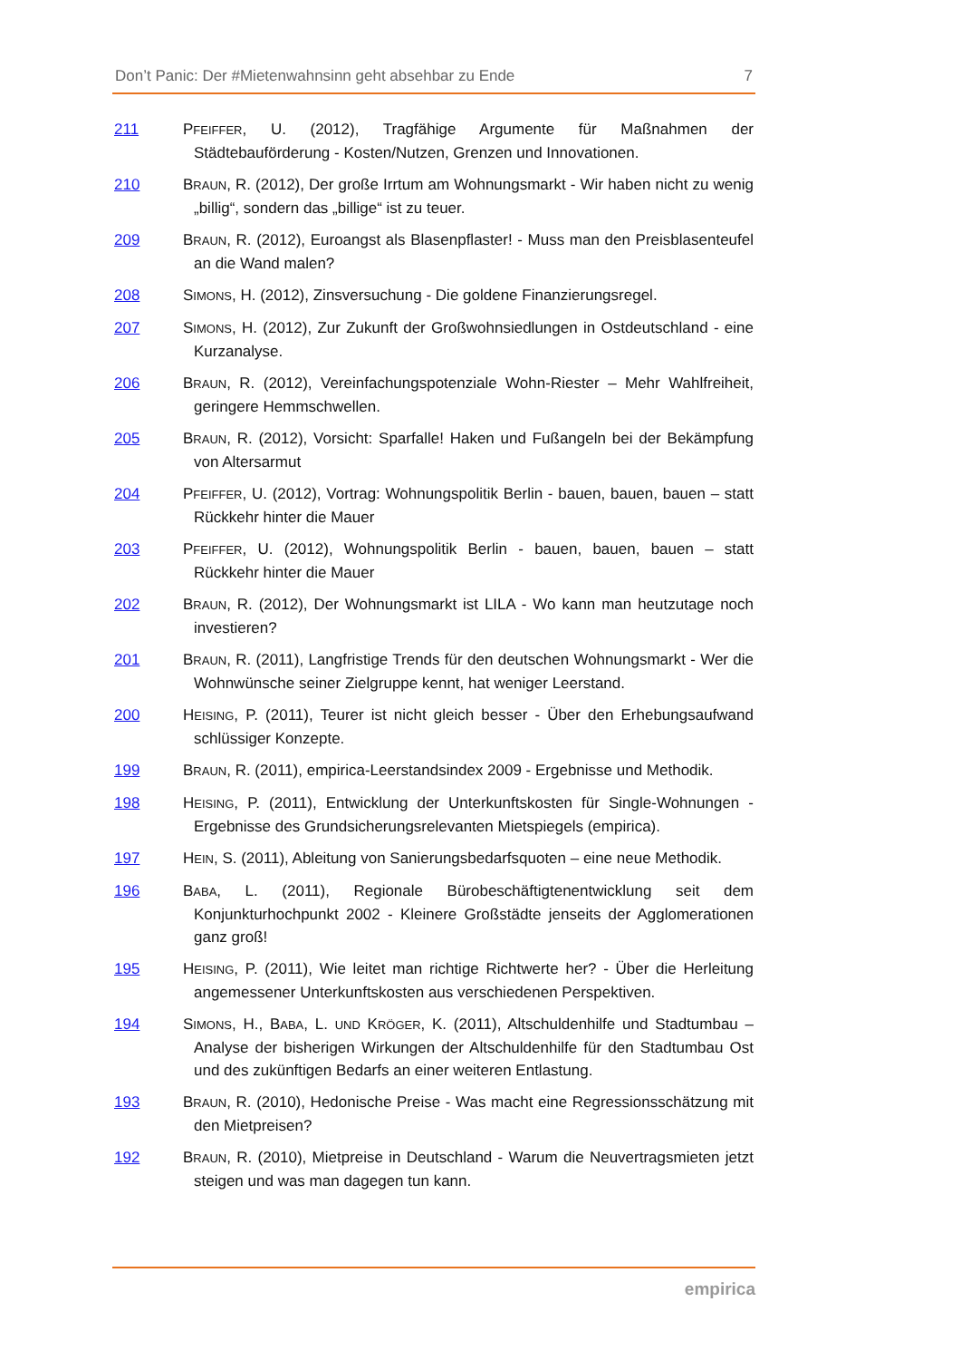Don’t Panic: Der #Mietenwahnsinn geht absehbar zu Ende 7
211 PFEIFFER, U. (2012), Tragfähige Argumente für Maßnahmen der Städtebauförderung - Kosten/Nutzen, Grenzen und Innovationen.
210 BRAUN, R. (2012), Der große Irrtum am Wohnungsmarkt - Wir haben nicht zu wenig „billig“, sondern das „billige“ ist zu teuer.
209 BRAUN, R. (2012), Euroangst als Blasenpflaster! - Muss man den Preisblasenteufel an die Wand malen?
208 SIMONS, H. (2012), Zinsversuchung - Die goldene Finanzierungsregel.
207 SIMONS, H. (2012), Zur Zukunft der Großwohnsiedlungen in Ostdeutschland - eine Kurzanalyse.
206 BRAUN, R. (2012), Vereinfachungspotenziale Wohn-Riester – Mehr Wahlfreiheit, geringere Hemmschwellen.
205 BRAUN, R. (2012), Vorsicht: Sparfalle! Haken und Fußangeln bei der Bekämpfung von Altersarmut
204 PFEIFFER, U. (2012), Vortrag: Wohnungspolitik Berlin - bauen, bauen, bauen – statt Rückkehr hinter die Mauer
203 PFEIFFER, U. (2012), Wohnungspolitik Berlin - bauen, bauen, bauen – statt Rückkehr hinter die Mauer
202 BRAUN, R. (2012), Der Wohnungsmarkt ist LILA - Wo kann man heutzutage noch investieren?
201 BRAUN, R. (2011), Langfristige Trends für den deutschen Wohnungsmarkt - Wer die Wohnwünsche seiner Zielgruppe kennt, hat weniger Leerstand.
200 HEISING, P. (2011), Teurer ist nicht gleich besser - Über den Erhebungsaufwand schlüssiger Konzepte.
199 BRAUN, R. (2011), empirica-Leerstandsindex 2009 - Ergebnisse und Methodik.
198 HEISING, P. (2011), Entwicklung der Unterkunftskosten für Single-Wohnungen - Ergebnisse des Grundsicherungsrelevanten Mietspiegels (empirica).
197 HEIN, S. (2011), Ableitung von Sanierungsbedarfsquoten – eine neue Methodik.
196 BABA, L. (2011), Regionale Bürobeschäftigtenentwicklung seit dem Konjunkturhochpunkt 2002 - Kleinere Großstädte jenseits der Agglomerationen ganz groß!
195 HEISING, P. (2011), Wie leitet man richtige Richtwerte her? - Über die Herleitung angemessener Unterkunftskosten aus verschiedenen Perspektiven.
194 SIMONS, H., BABA, L. UND KRÖGER, K. (2011), Altschuldenhilfe und Stadtumbau – Analyse der bisherigen Wirkungen der Altschuldenhilfe für den Stadtumbau Ost und des zukünftigen Bedarfs an einer weiteren Entlastung.
193 BRAUN, R. (2010), Hedonische Preise - Was macht eine Regressionsschätzung mit den Mietpreisen?
192 BRAUN, R. (2010), Mietpreise in Deutschland - Warum die Neuvertragsmieten jetzt steigen und was man dagegen tun kann.
empirica